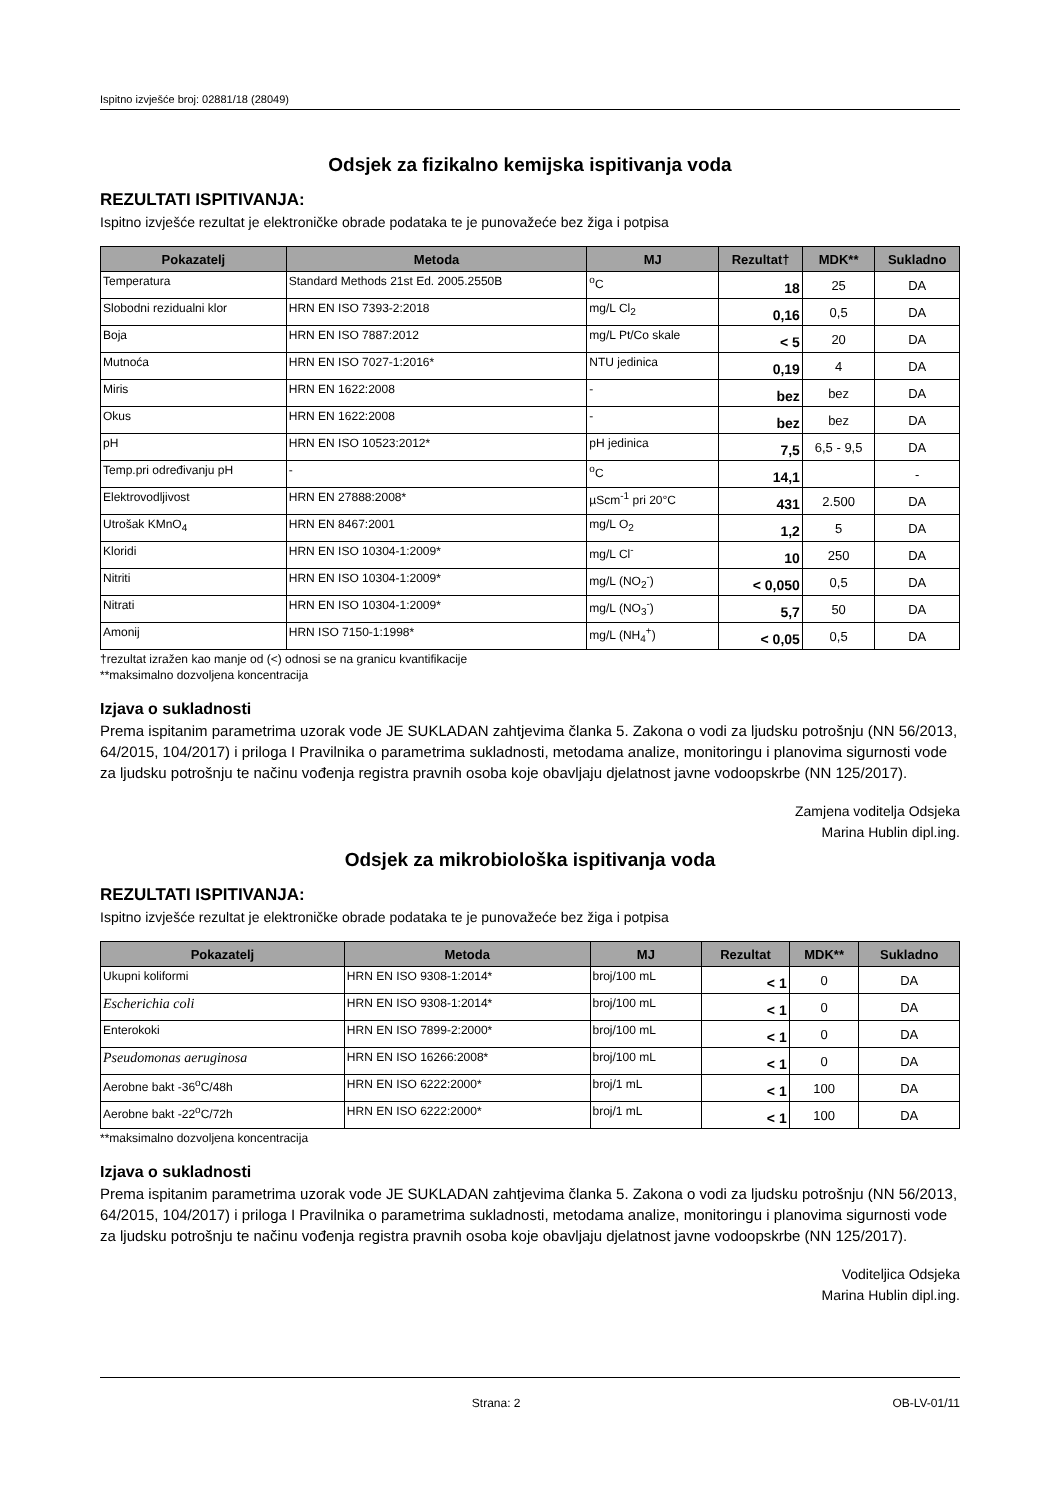Ispitno izvješće broj: 02881/18 (28049)
Odsjek za fizikalno kemijska ispitivanja voda
REZULTATI ISPITIVANJA:
Ispitno izvješće rezultat je elektroničke obrade podataka te je punovažeće bez žiga i potpisa
| Pokazatelj | Metoda | MJ | Rezultat† | MDK** | Sukladno |
| --- | --- | --- | --- | --- | --- |
| Temperatura | Standard Methods 21st Ed. 2005.2550B | <sup>o</sup> C | 18 | 25 | DA |
| Slobodni rezidualni klor | HRN EN ISO 7393-2:2018 | mg/L Cl<sub>2</sub> | 0,16 | 0,5 | DA |
| Boja | HRN EN ISO 7887:2012 | mg/L Pt/Co skale | < 5 | 20 | DA |
| Mutnoća | HRN EN ISO 7027-1:2016* | NTU jedinica | 0,19 | 4 | DA |
| Miris | HRN EN 1622:2008 | - | bez | bez | DA |
| Okus | HRN EN 1622:2008 | - | bez | bez | DA |
| pH | HRN EN ISO 10523:2012* | pH jedinica | 7,5 | 6,5 - 9,5 | DA |
| Temp.pri određivanju pH | - | <sup>o</sup> C | 14,1 | | - |
| Elektrovodljivost | HRN EN 27888:2008* | µScm<sup>-1</sup> pri 20°C | 431 | 2.500 | DA |
| Utrošak KMnO<sub>4</sub> | HRN EN 8467:2001 | mg/L O<sub>2</sub> | 1,2 | 5 | DA |
| Kloridi | HRN EN ISO 10304-1:2009* | mg/L Cl<sup>-</sup> | 10 | 250 | DA |
| Nitriti | HRN EN ISO 10304-1:2009* | mg/L (NO<sub>2</sub><sup>-</sup>) | < 0,050 | 0,5 | DA |
| Nitrati | HRN EN ISO 10304-1:2009* | mg/L (NO<sub>3</sub><sup>-</sup>) | 5,7 | 50 | DA |
| Amonij | HRN ISO 7150-1:1998* | mg/L (NH<sub>4</sub><sup>+</sup>) | < 0,05 | 0,5 | DA |
†rezultat izražen kao manje od (<) odnosi se na granicu kvantifikacije
**maksimalno dozvoljena koncentracija
Izjava o sukladnosti
Prema ispitanim parametrima uzorak vode JE SUKLADAN zahtjevima članka 5. Zakona o vodi za ljudsku potrošnju (NN 56/2013, 64/2015, 104/2017) i priloga I Pravilnika o parametrima sukladnosti, metodama analize, monitoringu i planovima sigurnosti vode za ljudsku potrošnju te načinu vođenja registra pravnih osoba koje obavljaju djelatnost javne vodoopskrbe (NN 125/2017).
Zamjena voditelja Odsjeka
Marina Hublin dipl.ing.
Odsjek za mikrobiološka ispitivanja voda
REZULTATI ISPITIVANJA:
Ispitno izvješće rezultat je elektroničke obrade podataka te je punovažeće bez žiga i potpisa
| Pokazatelj | Metoda | MJ | Rezultat | MDK** | Sukladno |
| --- | --- | --- | --- | --- | --- |
| Ukupni koliformi | HRN EN ISO 9308-1:2014* | broj/100 mL | < 1 | 0 | DA |
| Escherichia coli | HRN EN ISO 9308-1:2014* | broj/100 mL | < 1 | 0 | DA |
| Enterokoki | HRN EN ISO 7899-2:2000* | broj/100 mL | < 1 | 0 | DA |
| Pseudomonas aeruginosa | HRN EN ISO 16266:2008* | broj/100 mL | < 1 | 0 | DA |
| Aerobne bakt -36<sup>o</sup>C/48h | HRN EN ISO 6222:2000* | broj/1 mL | < 1 | 100 | DA |
| Aerobne bakt -22<sup>o</sup>C/72h | HRN EN ISO 6222:2000* | broj/1 mL | < 1 | 100 | DA |
**maksimalno dozvoljena koncentracija
Izjava o sukladnosti
Prema ispitanim parametrima uzorak vode JE SUKLADAN zahtjevima članka 5. Zakona o vodi za ljudsku potrošnju (NN 56/2013, 64/2015, 104/2017) i priloga I Pravilnika o parametrima sukladnosti, metodama analize, monitoringu i planovima sigurnosti vode za ljudsku potrošnju te načinu vođenja registra pravnih osoba koje obavljaju djelatnost javne vodoopskrbe (NN 125/2017).
Voditeljica Odsjeka
Marina Hublin dipl.ing.
Strana: 2 OB-LV-01/11